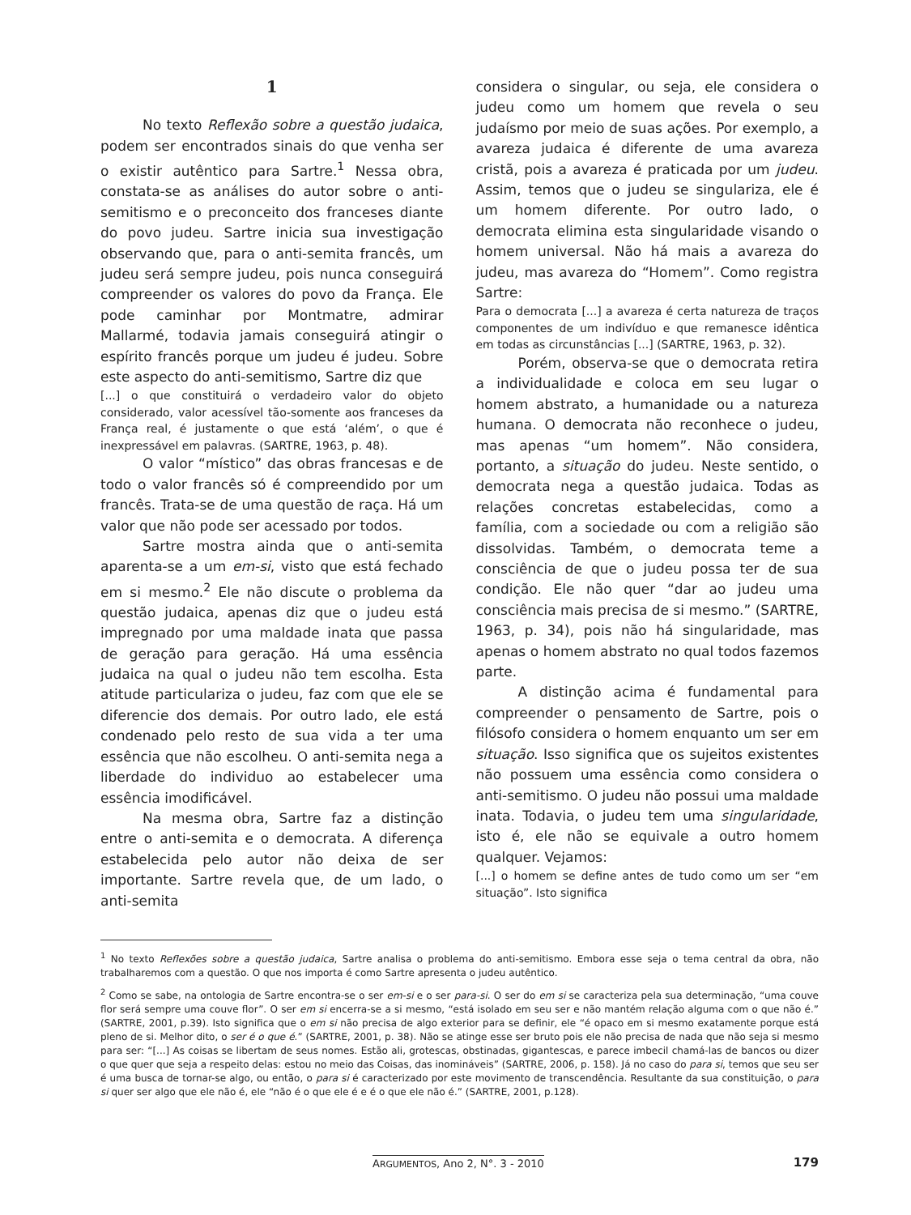1
No texto Reflexão sobre a questão judaica, podem ser encontrados sinais do que venha ser o existir autêntico para Sartre.<sup>1</sup> Nessa obra, constata-se as análises do autor sobre o anti-semitismo e o preconceito dos franceses diante do povo judeu. Sartre inicia sua investigação observando que, para o anti-semita francês, um judeu será sempre judeu, pois nunca conseguirá compreender os valores do povo da França. Ele pode caminhar por Montmatre, admirar Mallarmé, todavia jamais conseguirá atingir o espírito francês porque um judeu é judeu. Sobre este aspecto do anti-semitismo, Sartre diz que
[...] o que constituirá o verdadeiro valor do objeto considerado, valor acessível tão-somente aos franceses da França real, é justamente o que está ‘além’, o que é inexpressável em palavras. (SARTRE, 1963, p. 48).
O valor “místico” das obras francesas e de todo o valor francês só é compreendido por um francês. Trata-se de uma questão de raça. Há um valor que não pode ser acessado por todos.
Sartre mostra ainda que o anti-semita aparenta-se a um em-si, visto que está fechado em si mesmo.<sup>2</sup> Ele não discute o problema da questão judaica, apenas diz que o judeu está impregnado por uma maldade inata que passa de geração para geração. Há uma essência judaica na qual o judeu não tem escolha. Esta atitude particulariza o judeu, faz com que ele se diferencie dos demais. Por outro lado, ele está condenado pelo resto de sua vida a ter uma essência que não escolheu. O anti-semita nega a liberdade do individuo ao estabelecer uma essência imodificável.
Na mesma obra, Sartre faz a distinção entre o anti-semita e o democrata. A diferença estabelecida pelo autor não deixa de ser importante. Sartre revela que, de um lado, o anti-semita
considera o singular, ou seja, ele considera o judeu como um homem que revela o seu judaísmo por meio de suas ações. Por exemplo, a avareza judaica é diferente de uma avareza cristã, pois a avareza é praticada por um judeu. Assim, temos que o judeu se singulariza, ele é um homem diferente. Por outro lado, o democrata elimina esta singularidade visando o homem universal. Não há mais a avareza do judeu, mas avareza do “Homem”. Como registra Sartre:
Para o democrata [...] a avareza é certa natureza de traços componentes de um indivíduo e que remanesce idêntica em todas as circunstâncias [...] (SARTRE, 1963, p. 32).
Porém, observa-se que o democrata retira a individualidade e coloca em seu lugar o homem abstrato, a humanidade ou a natureza humana. O democrata não reconhece o judeu, mas apenas “um homem”. Não considera, portanto, a situação do judeu. Neste sentido, o democrata nega a questão judaica. Todas as relações concretas estabelecidas, como a família, com a sociedade ou com a religião são dissolvidas. Também, o democrata teme a consciência de que o judeu possa ter de sua condição. Ele não quer “dar ao judeu uma consciência mais precisa de si mesmo.” (SARTRE, 1963, p. 34), pois não há singularidade, mas apenas o homem abstrato no qual todos fazemos parte.
A distinção acima é fundamental para compreender o pensamento de Sartre, pois o filósofo considera o homem enquanto um ser em situação. Isso significa que os sujeitos existentes não possuem uma essência como considera o anti-semitismo. O judeu não possui uma maldade inata. Todavia, o judeu tem uma singularidade, isto é, ele não se equivale a outro homem qualquer. Vejamos:
[...] o homem se define antes de tudo como um ser “em situação”. Isto significa
<sup>1</sup> No texto Reflexões sobre a questão judaica, Sartre analisa o problema do anti-semitismo. Embora esse seja o tema central da obra, não trabalharemos com a questão. O que nos importa é como Sartre apresenta o judeu autêntico.
<sup>2</sup> Como se sabe, na ontologia de Sartre encontra-se o ser em-si e o ser para-si. O ser do em si se caracteriza pela sua determinação, “uma couve flor será sempre uma couve flor”. O ser em si encerra-se a si mesmo, “está isolado em seu ser e não mantém relação alguma com o que não é.” (SARTRE, 2001, p.39). Isto significa que o em si não precisa de algo exterior para se definir, ele “é opaco em si mesmo exatamente porque está pleno de si. Melhor dito, o ser é o que é.” (SARTRE, 2001, p. 38). Não se atinge esse ser bruto pois ele não precisa de nada que não seja si mesmo para ser: “[...] As coisas se libertam de seus nomes. Estão ali, grotescas, obstinadas, gigantescas, e parece imbecil chamá-las de bancos ou dizer o que quer que seja a respeito delas: estou no meio das Coisas, das inomináveis” (SARTRE, 2006, p. 158). Já no caso do para si, temos que seu ser é uma busca de tornar-se algo, ou então, o para si é caracterizado por este movimento de transcendência. Resultante da sua constituição, o para si quer ser algo que ele não é, ele “não é o que ele é e é o que ele não é.” (SARTRE, 2001, p.128).
ARGUMENTOS, Ano 2, N°. 3 - 2010 179